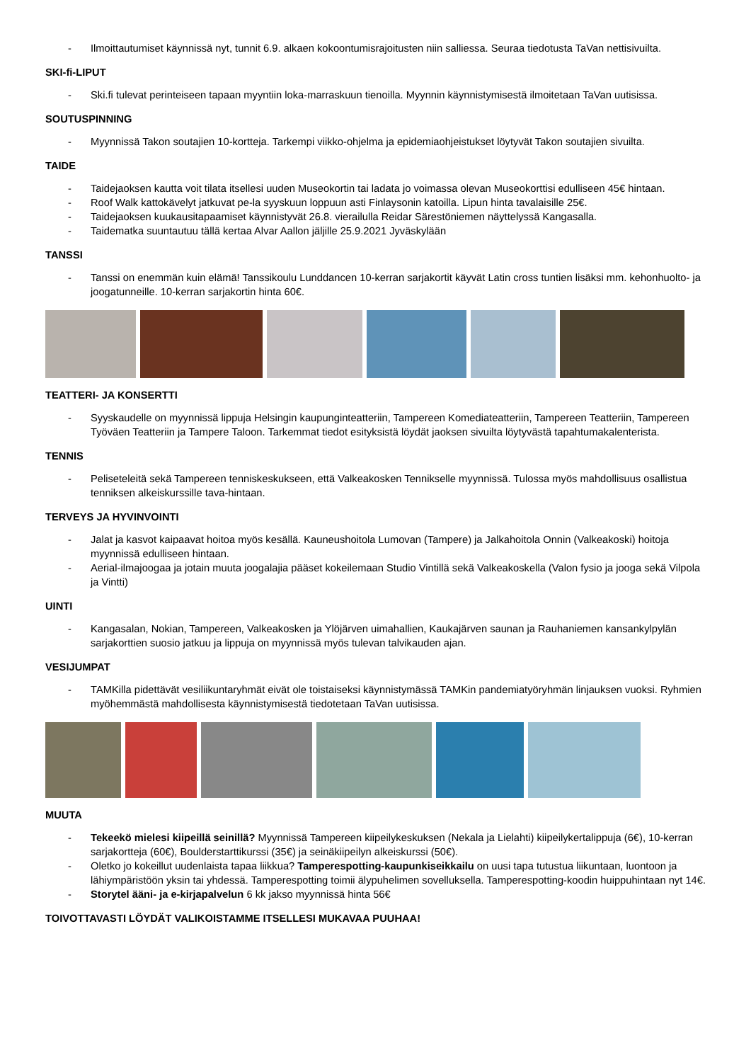- Ilmoittautumiset käynnissä nyt, tunnit 6.9. alkaen kokoontumisrajoitusten niin salliessa. Seuraa tiedotusta TaVan nettisivuilta.
SKI-fi-LIPUT
- Ski.fi tulevat perinteiseen tapaan myyntiin loka-marraskuun tienoilla. Myynnin käynnistymisestä ilmoitetaan TaVan uutisissa.
SOUTUSPINNING
- Myynnissä Takon soutajien 10-kortteja. Tarkempi viikko-ohjelma ja epidemiaohjeistukset löytyvät Takon soutajien sivuilta.
TAIDE
- Taidejaoksen kautta voit tilata itsellesi uuden Museokortin tai ladata jo voimassa olevan Museokorttisi edulliseen 45€ hintaan.
- Roof Walk kattokävelyt jatkuvat pe-la syyskuun loppuun asti Finlaysonin katoilla. Lipun hinta tavalaisille 25€.
- Taidejaoksen kuukausitapaamiset käynnistyvät 26.8. vierailulla Reidar Särestöniemen näyttelyssä Kangasalla.
- Taidematka suuntautuu tällä kertaa Alvar Aallon jäljille 25.9.2021 Jyväskylään
TANSSI
- Tanssi on enemmän kuin elämä! Tanssikoulu Lunddancen 10-kerran sarjakortit käyvät Latin cross tuntien lisäksi mm. kehonhuolto- ja joogatunneille. 10-kerran sarjakortin hinta 60€.
TEATTERI- JA KONSERTTI
- Syyskaudelle on myynnissä lippuja Helsingin kaupunginteatteriin, Tampereen Komediateatteriin, Tampereen Teatteriin, Tampereen Työväen Teatteriin ja Tampere Taloon. Tarkemmat tiedot esityksistä löydät jaoksen sivuilta löytyvästä tapahtumakalenterista.
TENNIS
- Peliseteleitä sekä Tampereen tenniskeskukseen, että Valkeakosken Tennikselle myynnissä. Tulossa myös mahdollisuus osallistua tenniksen alkeiskurssille tava-hintaan.
TERVEYS JA HYVINVOINTI
- Jalat ja kasvot kaipaavat hoitoa myös kesällä. Kauneushoitola Lumovan (Tampere) ja Jalkahoitola Onnin (Valkeakoski) hoitoja myynnissä edulliseen hintaan.
- Aerial-ilmajoogaa ja jotain muuta joogalajia pääset kokeilemaan Studio Vintillä sekä Valkeakoskella (Valon fysio ja jooga sekä Vilpola ja Vintti)
UINTI
- Kangasalan, Nokian, Tampereen, Valkeakosken ja Ylöjärven uimahallien, Kaukajärven saunan ja Rauhaniemen kansankylpylän sarjakorttien suosio jatkuu ja lippuja on myynnissä myös tulevan talvikauden ajan.
VESIJUMPAT
- TAMKilla pidettävät vesiliikuntaryhmät eivät ole toistaiseksi käynnistymässä TAMKin pandemiatyöryhmän linjauksen vuoksi. Ryhmien myöhemmästä mahdollisesta käynnistymisestä tiedotetaan TaVan uutisissa.
MUUTA
- Tekeekö mielesi kiipeillä seinillä? Myynnissä Tampereen kiipeilykeskuksen (Nekala ja Lielahti) kiipeilykertalippuja (6€), 10-kerran sarjakortteja (60€), Boulderstarttikurssi (35€) ja seinäkiipeilyn alkeiskurssi (50€).
- Oletko jo kokeillut uudenlaista tapaa liikkua? Tamperespotting-kaupunkiseikkailu on uusi tapa tutustua liikuntaan, luontoon ja lähiympäristöön yksin tai yhdessä. Tamperespotting toimii älypuhelimen sovelluksella. Tamperespotting-koodin huippuhintaan nyt 14€.
- Storytel ääni- ja e-kirjapalvelun 6 kk jakso myynnissä hinta 56€
TOIVOTTAVASTI LÖYDÄT VALIKOISTAMME ITSELLESI MUKAVAA PUUHAA!